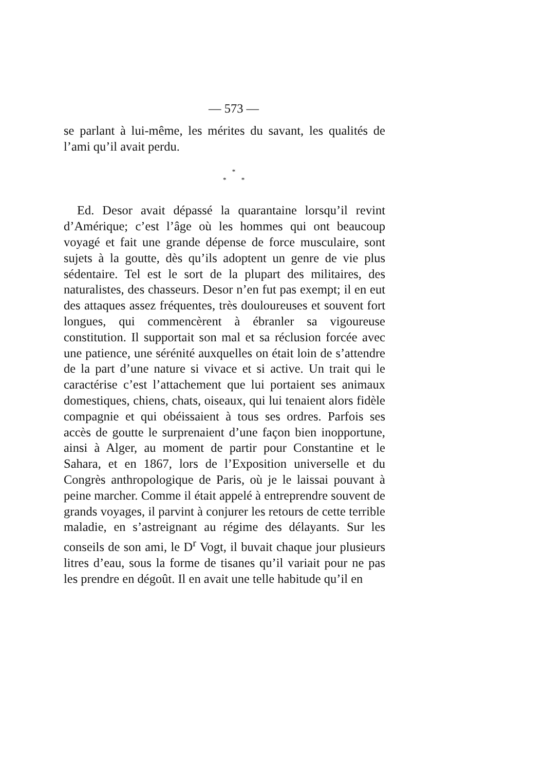— 573 —
se parlant à lui-même, les mérites du savant, les qualités de l’ami qu’il avait perdu.
*
* *
Ed. Desor avait dépassé la quarantaine lorsqu’il revint d’Amérique; c’est l’âge où les hommes qui ont beaucoup voyagé et fait une grande dépense de force musculaire, sont sujets à la goutte, dès qu’ils adoptent un genre de vie plus sédentaire. Tel est le sort de la plupart des militaires, des naturalistes, des chasseurs. Desor n’en fut pas exempt; il en eut des attaques assez fréquentes, très douloureuses et souvent fort longues, qui commencèrent à ébranler sa vigoureuse constitution. Il supportait son mal et sa réclusion forcée avec une patience, une sérénité auxquelles on était loin de s’attendre de la part d’une nature si vivace et si active. Un trait qui le caractérise c’est l’attachement que lui portaient ses animaux domestiques, chiens, chats, oiseaux, qui lui tenaient alors fidèle compagnie et qui obéissaient à tous ses ordres. Parfois ses accès de goutte le surprenaient d’une façon bien inopportune, ainsi à Alger, au moment de partir pour Constantine et le Sahara, et en 1867, lors de l’Exposition universelle et du Congrès anthropologique de Paris, où je le laissai pouvant à peine marcher. Comme il était appelé à entreprendre souvent de grands voyages, il parvint à conjurer les retours de cette terrible maladie, en s’astreignant au régime des délayants. Sur les conseils de son ami, le D<sup>r</sup> Vogt, il buvait chaque jour plusieurs litres d’eau, sous la forme de tisanes qu’il variait pour ne pas les prendre en dégoût. Il en avait une telle habitude qu’il en